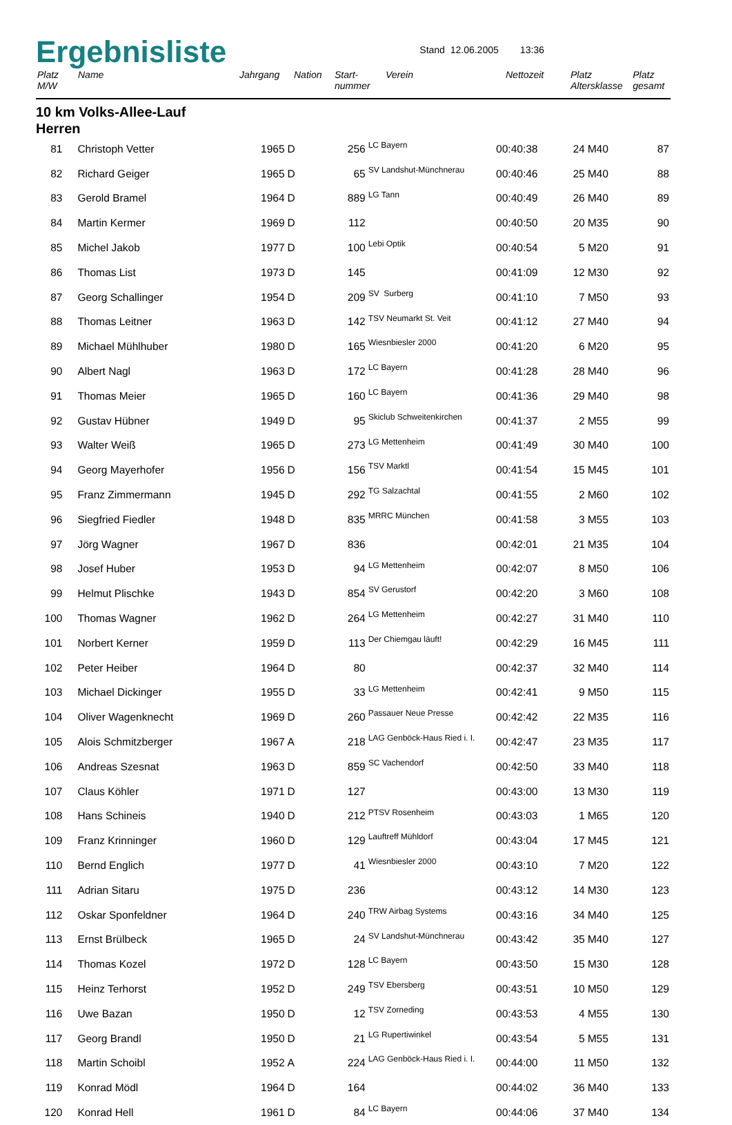Ergebnisliste
Stand 12.06.2005 13:36
| Platz M/W | Name | Jahrgang | Nation | Start- nummer | Verein | Nettozeit | Platz Altersklasse | Platz gesamt |
| --- | --- | --- | --- | --- | --- | --- | --- | --- |
10 km Volks-Allee-Lauf
Herren
| 81 | Christoph Vetter | 1965 | D | 256 | LC Bayern | 00:40:38 | 24 | M40 | 87 |
| 82 | Richard Geiger | 1965 | D | 65 | SV Landshut-Münchnerau | 00:40:46 | 25 | M40 | 88 |
| 83 | Gerold Bramel | 1964 | D | 889 | LG Tann | 00:40:49 | 26 | M40 | 89 |
| 84 | Martin Kermer | 1969 | D | 112 | | 00:40:50 | 20 | M35 | 90 |
| 85 | Michel Jakob | 1977 | D | 100 | Lebi Optik | 00:40:54 | 5 | M20 | 91 |
| 86 | Thomas List | 1973 | D | 145 | | 00:41:09 | 12 | M30 | 92 |
| 87 | Georg Schallinger | 1954 | D | 209 | SV Surberg | 00:41:10 | 7 | M50 | 93 |
| 88 | Thomas Leitner | 1963 | D | 142 | TSV Neumarkt St. Veit | 00:41:12 | 27 | M40 | 94 |
| 89 | Michael Mühlhuber | 1980 | D | 165 | Wiesnbiesler 2000 | 00:41:20 | 6 | M20 | 95 |
| 90 | Albert Nagl | 1963 | D | 172 | LC Bayern | 00:41:28 | 28 | M40 | 96 |
| 91 | Thomas Meier | 1965 | D | 160 | LC Bayern | 00:41:36 | 29 | M40 | 98 |
| 92 | Gustav Hübner | 1949 | D | 95 | Skiclub Schweitenkirchen | 00:41:37 | 2 | M55 | 99 |
| 93 | Walter Weiß | 1965 | D | 273 | LG Mettenheim | 00:41:49 | 30 | M40 | 100 |
| 94 | Georg Mayerhofer | 1956 | D | 156 | TSV Marktl | 00:41:54 | 15 | M45 | 101 |
| 95 | Franz Zimmermann | 1945 | D | 292 | TG Salzachtal | 00:41:55 | 2 | M60 | 102 |
| 96 | Siegfried Fiedler | 1948 | D | 835 | MRRC München | 00:41:58 | 3 | M55 | 103 |
| 97 | Jörg Wagner | 1967 | D | 836 | | 00:42:01 | 21 | M35 | 104 |
| 98 | Josef Huber | 1953 | D | 94 | LG Mettenheim | 00:42:07 | 8 | M50 | 106 |
| 99 | Helmut Plischke | 1943 | D | 854 | SV Gerustorf | 00:42:20 | 3 | M60 | 108 |
| 100 | Thomas Wagner | 1962 | D | 264 | LG Mettenheim | 00:42:27 | 31 | M40 | 110 |
| 101 | Norbert Kerner | 1959 | D | 113 | Der Chiemgau läuft! | 00:42:29 | 16 | M45 | 111 |
| 102 | Peter Heiber | 1964 | D | 80 | | 00:42:37 | 32 | M40 | 114 |
| 103 | Michael Dickinger | 1955 | D | 33 | LG Mettenheim | 00:42:41 | 9 | M50 | 115 |
| 104 | Oliver Wagenknecht | 1969 | D | 260 | Passauer Neue Presse | 00:42:42 | 22 | M35 | 116 |
| 105 | Alois Schmitzberger | 1967 | A | 218 | LAG Genböck-Haus Ried i. I. | 00:42:47 | 23 | M35 | 117 |
| 106 | Andreas Szesnat | 1963 | D | 859 | SC Vachendorf | 00:42:50 | 33 | M40 | 118 |
| 107 | Claus Köhler | 1971 | D | 127 | | 00:43:00 | 13 | M30 | 119 |
| 108 | Hans Schineis | 1940 | D | 212 | PTSV Rosenheim | 00:43:03 | 1 | M65 | 120 |
| 109 | Franz Krinninger | 1960 | D | 129 | Lauftreff Mühldorf | 00:43:04 | 17 | M45 | 121 |
| 110 | Bernd Englich | 1977 | D | 41 | Wiesnbiesler 2000 | 00:43:10 | 7 | M20 | 122 |
| 111 | Adrian Sitaru | 1975 | D | 236 | | 00:43:12 | 14 | M30 | 123 |
| 112 | Oskar Sponfeldner | 1964 | D | 240 | TRW Airbag Systems | 00:43:16 | 34 | M40 | 125 |
| 113 | Ernst Brülbeck | 1965 | D | 24 | SV Landshut-Münchnerau | 00:43:42 | 35 | M40 | 127 |
| 114 | Thomas Kozel | 1972 | D | 128 | LC Bayern | 00:43:50 | 15 | M30 | 128 |
| 115 | Heinz Terhorst | 1952 | D | 249 | TSV Ebersberg | 00:43:51 | 10 | M50 | 129 |
| 116 | Uwe Bazan | 1950 | D | 12 | TSV Zorneding | 00:43:53 | 4 | M55 | 130 |
| 117 | Georg Brandl | 1950 | D | 21 | LG Rupertiwinkel | 00:43:54 | 5 | M55 | 131 |
| 118 | Martin Schoibl | 1952 | A | 224 | LAG Genböck-Haus Ried i. I. | 00:44:00 | 11 | M50 | 132 |
| 119 | Konrad Mödl | 1964 | D | 164 | | 00:44:02 | 36 | M40 | 133 |
| 120 | Konrad Hell | 1961 | D | 84 | LC Bayern | 00:44:06 | 37 | M40 | 134 |